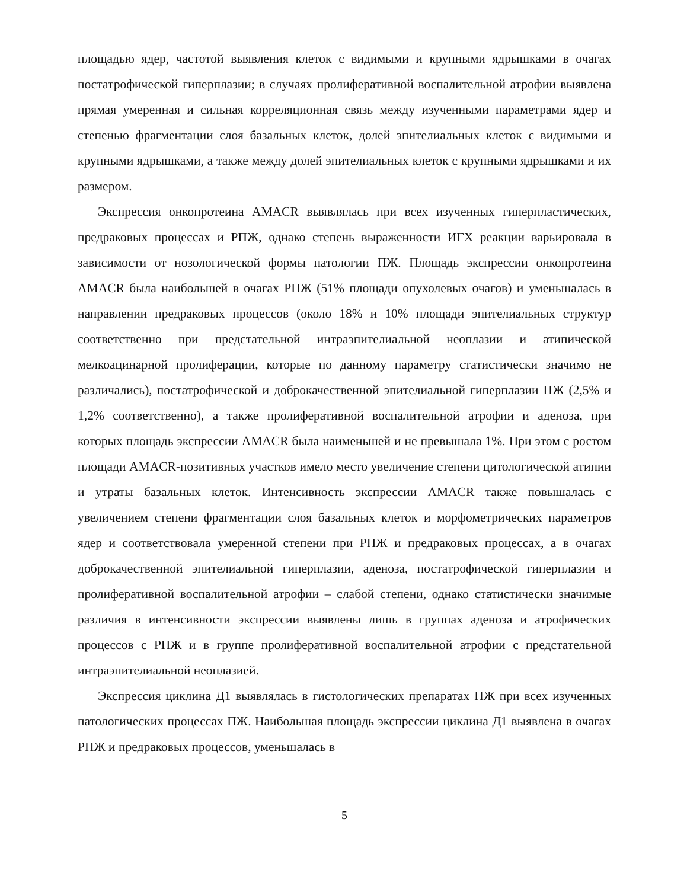площадью ядер, частотой выявления клеток с видимыми и крупными ядрышками в очагах постатрофической гиперплазии; в случаях пролиферативной воспалительной атрофии выявлена прямая умеренная и сильная корреляционная связь между изученными параметрами ядер и степенью фрагментации слоя базальных клеток, долей эпителиальных клеток с видимыми и крупными ядрышками, а также между долей эпителиальных клеток с крупными ядрышками и их размером.
Экспрессия онкопротеина AMACR выявлялась при всех изученных гиперпластических, предраковых процессах и РПЖ, однако степень выраженности ИГХ реакции варьировала в зависимости от нозологической формы патологии ПЖ. Площадь экспрессии онкопротеина AMACR была наибольшей в очагах РПЖ (51% площади опухолевых очагов) и уменьшалась в направлении предраковых процессов (около 18% и 10% площади эпителиальных структур соответственно при предстательной интраэпителиальной неоплазии и атипической мелкоацинарной пролиферации, которые по данному параметру статистически значимо не различались), постатрофической и доброкачественной эпителиальной гиперплазии ПЖ (2,5% и 1,2% соответственно), а также пролиферативной воспалительной атрофии и аденоза, при которых площадь экспрессии AMACR была наименьшей и не превышала 1%. При этом с ростом площади AMACR-позитивных участков имело место увеличение степени цитологической атипии и утраты базальных клеток. Интенсивность экспрессии AMACR также повышалась с увеличением степени фрагментации слоя базальных клеток и морфометрических параметров ядер и соответствовала умеренной степени при РПЖ и предраковых процессах, а в очагах доброкачественной эпителиальной гиперплазии, аденоза, постатрофической гиперплазии и пролиферативной воспалительной атрофии – слабой степени, однако статистически значимые различия в интенсивности экспрессии выявлены лишь в группах аденоза и атрофических процессов с РПЖ и в группе пролиферативной воспалительной атрофии с предстательной интраэпителиальной неоплазией.
Экспрессия циклина Д1 выявлялась в гистологических препаратах ПЖ при всех изученных патологических процессах ПЖ. Наибольшая площадь экспрессии циклина Д1 выявлена в очагах РПЖ и предраковых процессов, уменьшалась в
5